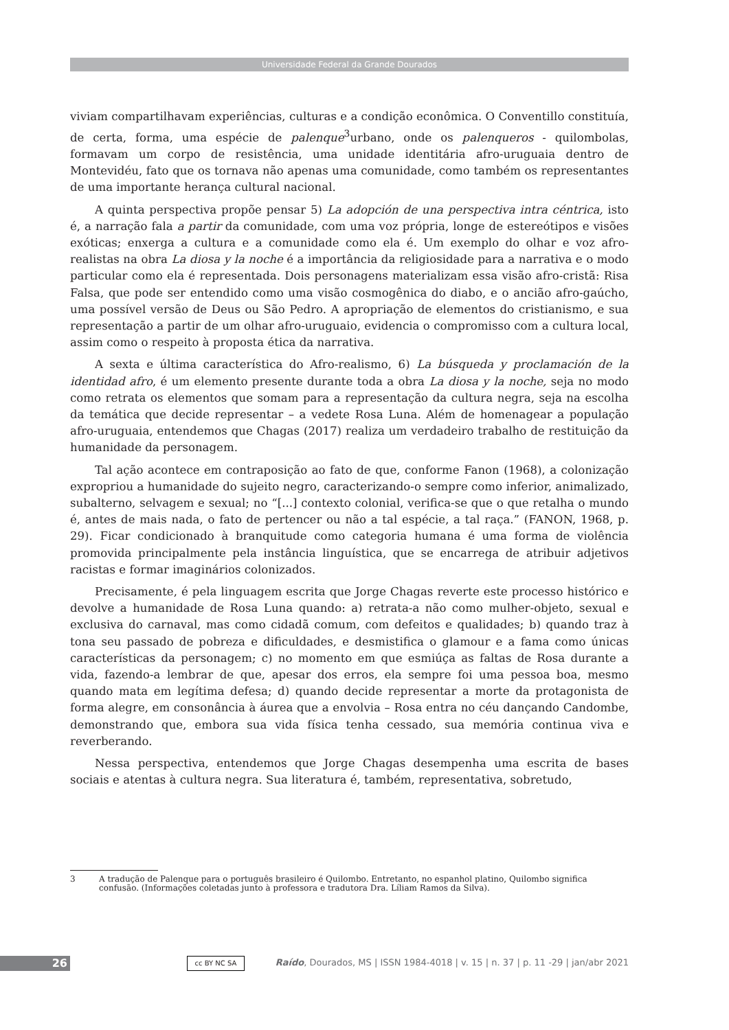Universidade Federal da Grande Dourados
viviam compartilhavam experiências, culturas e a condição econômica. O Conventillo constituía, de certa, forma, uma espécie de palenque<sup>3</sup>urbano, onde os palenqueros - quilombolas, formavam um corpo de resistência, uma unidade identitária afro-uruguaia dentro de Montevidéu, fato que os tornava não apenas uma comunidade, como também os representantes de uma importante herança cultural nacional.
A quinta perspectiva propõe pensar 5) La adopción de una perspectiva intra céntrica, isto é, a narração fala a partir da comunidade, com uma voz própria, longe de estereótipos e visões exóticas; enxerga a cultura e a comunidade como ela é. Um exemplo do olhar e voz afro-realistas na obra La diosa y la noche é a importância da religiosidade para a narrativa e o modo particular como ela é representada. Dois personagens materializam essa visão afro-cristã: Risa Falsa, que pode ser entendido como uma visão cosmogênica do diabo, e o ancião afro-gaúcho, uma possível versão de Deus ou São Pedro. A apropriação de elementos do cristianismo, e sua representação a partir de um olhar afro-uruguaio, evidencia o compromisso com a cultura local, assim como o respeito à proposta ética da narrativa.
A sexta e última característica do Afro-realismo, 6) La búsqueda y proclamación de la identidad afro, é um elemento presente durante toda a obra La diosa y la noche, seja no modo como retrata os elementos que somam para a representação da cultura negra, seja na escolha da temática que decide representar – a vedete Rosa Luna. Além de homenagear a população afro-uruguaia, entendemos que Chagas (2017) realiza um verdadeiro trabalho de restituição da humanidade da personagem.
Tal ação acontece em contraposição ao fato de que, conforme Fanon (1968), a colonização expropriou a humanidade do sujeito negro, caracterizando-o sempre como inferior, animalizado, subalterno, selvagem e sexual; no “[...] contexto colonial, verifica-se que o que retalha o mundo é, antes de mais nada, o fato de pertencer ou não a tal espécie, a tal raça.” (FANON, 1968, p. 29). Ficar condicionado à branquitude como categoria humana é uma forma de violência promovida principalmente pela instância linguística, que se encarrega de atribuir adjetivos racistas e formar imaginários colonizados.
Precisamente, é pela linguagem escrita que Jorge Chagas reverte este processo histórico e devolve a humanidade de Rosa Luna quando: a) retrata-a não como mulher-objeto, sexual e exclusiva do carnaval, mas como cidadã comum, com defeitos e qualidades; b) quando traz à tona seu passado de pobreza e dificuldades, e desmistifica o glamour e a fama como únicas características da personagem; c) no momento em que esmiúça as faltas de Rosa durante a vida, fazendo-a lembrar de que, apesar dos erros, ela sempre foi uma pessoa boa, mesmo quando mata em legítima defesa; d) quando decide representar a morte da protagonista de forma alegre, em consonância à áurea que a envolvia – Rosa entra no céu dançando Candombe, demonstrando que, embora sua vida física tenha cessado, sua memória continua viva e reverberando.
Nessa perspectiva, entendemos que Jorge Chagas desempenha uma escrita de bases sociais e atentas à cultura negra. Sua literatura é, também, representativa, sobretudo,
3 A tradução de Palenque para o português brasileiro é Quilombo. Entretanto, no espanhol platino, Quilombo significa confusão. (Informações coletadas junto à professora e tradutora Dra. Líliam Ramos da Silva).
26 cc BY NC SA
Raído, Dourados, MS | ISSN 1984-4018 | v. 15 | n. 37 | p. 11 -29 | jan/abr 2021